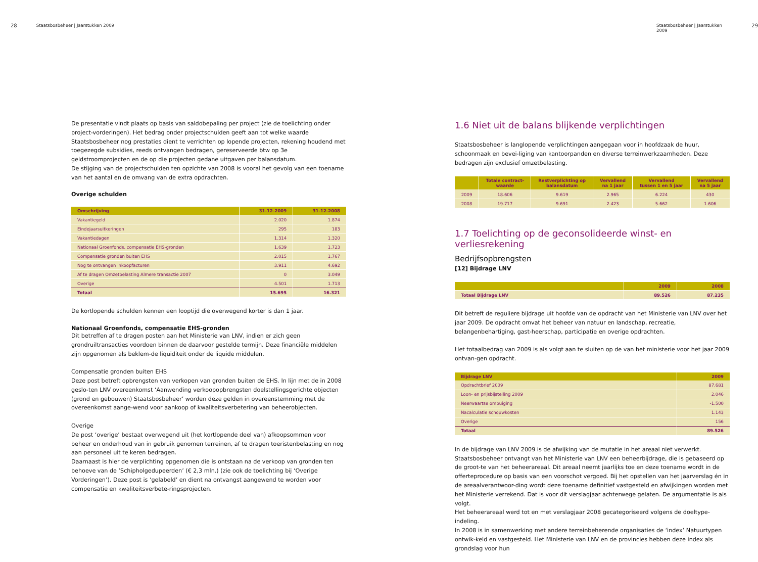28 Staatsbosbeheer | Jaarstukken 2009
De presentatie vindt plaats op basis van saldobepaling per project (zie de toelichting onder project-vorderingen). Het bedrag onder projectschulden geeft aan tot welke waarde Staatsbosbeheer nog prestaties dient te verrichten op lopende projecten, rekening houdend met toegezegde subsidies, reeds ontvangen bedragen, gereserveerde btw op 3e geldstroomprojecten en de op die projecten gedane uitgaven per balansdatum.
De stijging van de projectschulden ten opzichte van 2008 is vooral het gevolg van een toename van het aantal en de omvang van de extra opdrachten.
Overige schulden
| Omschrijving | 31-12-2009 | 31-12-2008 |
| --- | --- | --- |
| Vakantiegeld | 2.020 | 1.874 |
| Eindejaarsuitkeringen | 295 | 183 |
| Vakantiedagen | 1.314 | 1.320 |
| Nationaal Groenfonds, compensatie EHS-gronden | 1.639 | 1.723 |
| Compensatie gronden buiten EHS | 2.015 | 1.767 |
| Nog te ontvangen inkoopfacturen | 3.911 | 4.692 |
| Af te dragen Omzetbelasting Almere transactie 2007 | 0 | 3.049 |
| Overige | 4.501 | 1.713 |
| Totaal | 15.695 | 16.321 |
De kortlopende schulden kennen een looptijd die overwegend korter is dan 1 jaar.
Nationaal Groenfonds, compensatie EHS-gronden
Dit betreffen af te dragen posten aan het Ministerie van LNV, indien er zich geen grondruiltransacties voordoen binnen de daarvoor gestelde termijn. Deze financiële middelen zijn opgenomen als beklem-de liquiditeit onder de liquide middelen.
Compensatie gronden buiten EHS
Deze post betreft opbrengsten van verkopen van gronden buiten de EHS. In lijn met de in 2008 geslo-ten LNV overeenkomst ‘Aanwending verkoopopbrengsten doelstellingsgerichte objecten (grond en gebouwen) Staatsbosbeheer’ worden deze gelden in overeenstemming met de overeenkomst aange-wend voor aankoop of kwaliteitsverbetering van beheerobjecten.
Overige
De post ‘overige’ bestaat overwegend uit (het kortlopende deel van) afkoopsommen voor beheer en onderhoud van in gebruik genomen terreinen, af te dragen toeristenbelasting en nog aan personeel uit te keren bedragen.
Daarnaast is hier de verplichting opgenomen die is ontstaan na de verkoop van gronden ten behoeve van de ‘Schipholgedupeerden’ (€ 2,3 mln.) (zie ook de toelichting bij ‘Overige Vorderingen’). Deze post is ‘gelabeld’ en dient na ontvangst aangewend te worden voor compensatie en kwaliteitsverbete-ringsprojecten.
Staatsbosbeheer | Jaarstukken 2009 29
1.6 Niet uit de balans blijkende verplichtingen
Staatsbosbeheer is langlopende verplichtingen aangegaan voor in hoofdzaak de huur, schoonmaak en bevei-liging van kantoorpanden en diverse terreinwerkzaamheden. Deze bedragen zijn exclusief omzetbelasting.
| | Totale contract- waarde | Restverplichting op balansdatum | Vervallend na 1 jaar | Vervallend tussen 1 en 5 jaar | Vervallend na 5 jaar |
| --- | --- | --- | --- | --- | --- |
| 2009 | 18.606 | 9.619 | 2.965 | 6.224 | 430 |
| 2008 | 19.717 | 9.691 | 2.423 | 5.662 | 1.606 |
1.7 Toelichting op de geconsolideerde winst- en verliesrekening
Bedrijfsopbrengsten
[12] Bijdrage LNV
| | 2009 | 2008 |
| --- | --- | --- |
| Totaal Bijdrage LNV | 89.526 | 87.235 |
Dit betreft de reguliere bijdrage uit hoofde van de opdracht van het Ministerie van LNV over het jaar 2009. De opdracht omvat het beheer van natuur en landschap, recreatie, belangenbehartiging, gast-heerschap, participatie en overige opdrachten.
Het totaalbedrag van 2009 is als volgt aan te sluiten op de van het ministerie voor het jaar 2009 ontvan-gen opdracht.
| Bijdrage LNV | 2009 |
| --- | --- |
| Opdrachtbrief 2009 | 87.681 |
| Loon- en prijsbijstelling 2009 | 2.046 |
| Neerwaartse ombuiging | -1.500 |
| Nacalculatie schouwkosten | 1.143 |
| Overige | 156 |
| Totaal | 89.526 |
In de bijdrage van LNV 2009 is de afwijking van de mutatie in het areaal niet verwerkt.
Staatsbosbeheer ontvangt van het Ministerie van LNV een beheerbijdrage, die is gebaseerd op de groot-te van het beheerareaal. Dit areaal neemt jaarlijks toe en deze toename wordt in de offerteprocedure op basis van een voorschot vergoed. Bij het opstellen van het jaarverslag én in de areaalverantwoor-ding wordt deze toename definitief vastgesteld en afwijkingen worden met het Ministerie verrekend. Dat is voor dit verslagjaar achterwege gelaten. De argumentatie is als volgt.
Het beheerareaal werd tot en met verslagjaar 2008 gecategoriseerd volgens de doeltype-indeling.
In 2008 is in samenwerking met andere terreinbeherende organisaties de ‘index’ Natuurtypen ontwik-keld en vastgesteld. Het Ministerie van LNV en de provincies hebben deze index als grondslag voor hun